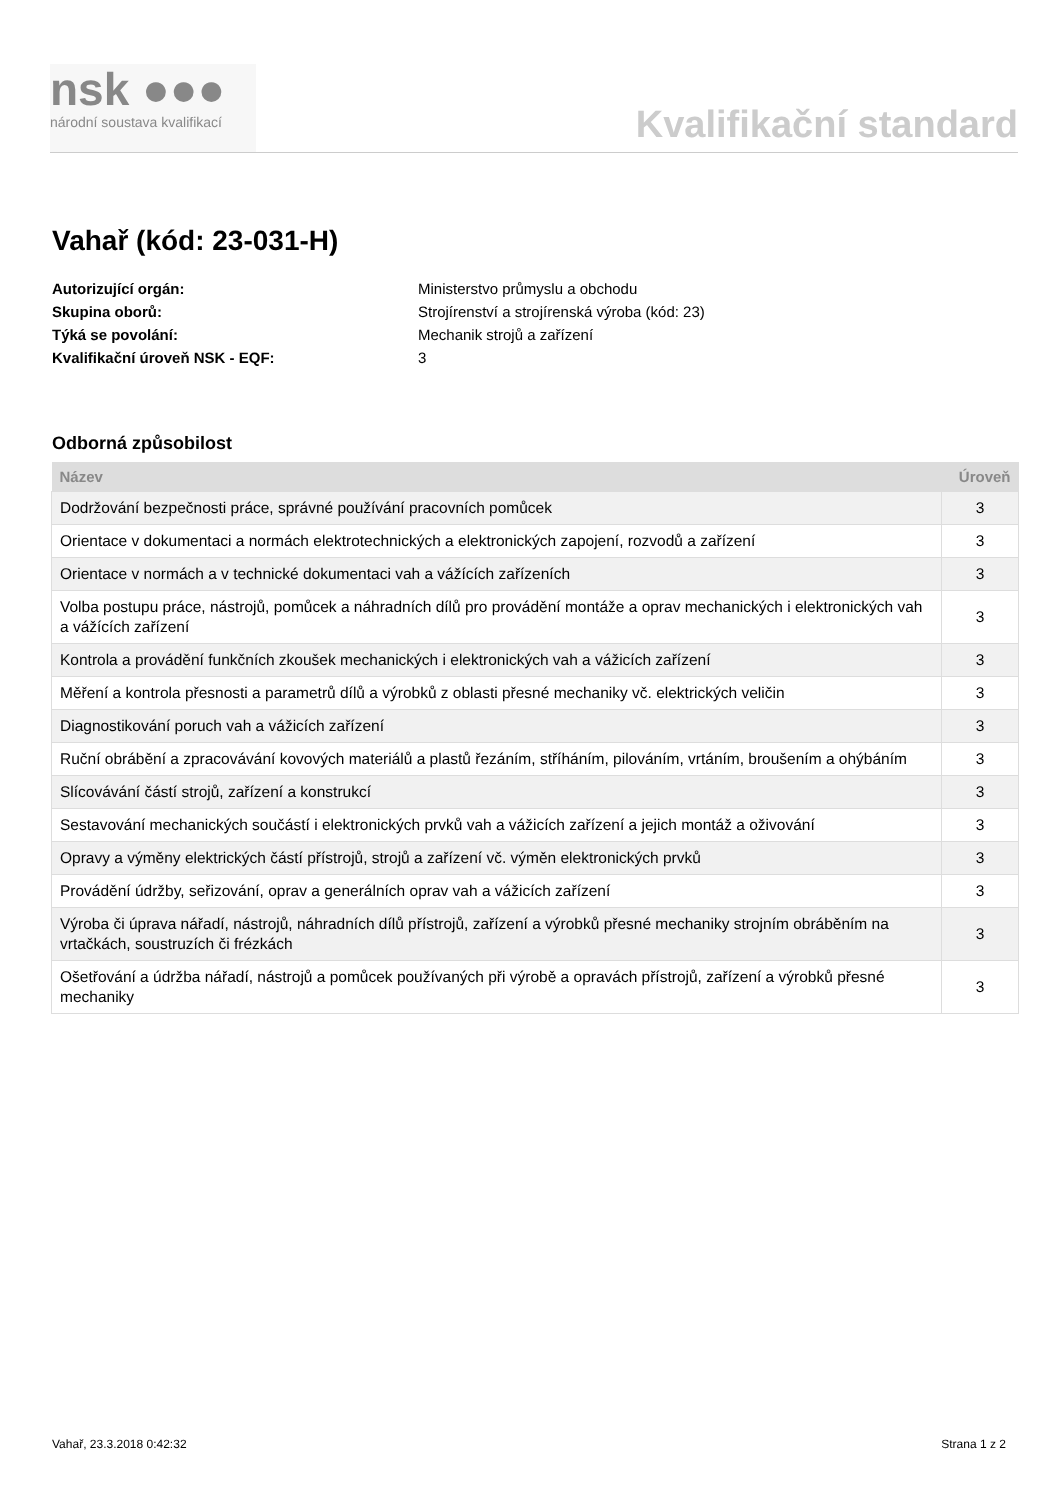nsk ●●●
národní soustava kvalifikací
Kvalifikační standard
Vahař (kód: 23-031-H)
Autorizující orgán: Ministerstvo průmyslu a obchodu Skupina oborů: Strojírenství a strojírenská výroba (kód: 23) Týká se povolání: Mechanik strojů a zařízení Kvalifikační úroveň NSK - EQF: 3
Odborná způsobilost
| Název | Úroveň |
| --- | --- |
| Dodržování bezpečnosti práce, správné používání pracovních pomůcek | 3 |
| Orientace v dokumentaci a normách elektrotechnických a elektronických zapojení, rozvodů a zařízení | 3 |
| Orientace v normách a v technické dokumentaci vah a vážících zařízeních | 3 |
| Volba postupu práce, nástrojů, pomůcek a náhradních dílů pro provádění montáže a oprav mechanických i elektronických vah a vážících zařízení | 3 |
| Kontrola a provádění funkčních zkoušek mechanických i elektronických vah a vážicích zařízení | 3 |
| Měření a kontrola přesnosti a parametrů dílů a výrobků z oblasti přesné mechaniky vč. elektrických veličin | 3 |
| Diagnostikování poruch vah a vážicích zařízení | 3 |
| Ruční obrábění a zpracovávání kovových materiálů a plastů řezáním, stříháním, pilováním, vrtáním, broušením a ohýbáním | 3 |
| Slícovávání částí strojů, zařízení a konstrukcí | 3 |
| Sestavování mechanických součástí i elektronických prvků vah a vážicích zařízení a jejich montáž a oživování | 3 |
| Opravy a výměny elektrických částí přístrojů, strojů a zařízení vč. výměn elektronických prvků | 3 |
| Provádění údržby, seřizování, oprav a generálních oprav vah a vážicích zařízení | 3 |
| Výroba či úprava nářadí, nástrojů, náhradních dílů přístrojů, zařízení a výrobků přesné mechaniky strojním obráběním na vrtačkách, soustruzích či frézkách | 3 |
| Ošetřování a údržba nářadí, nástrojů a pomůcek používaných při výrobě a opravách přístrojů, zařízení a výrobků přesné mechaniky | 3 |
Vahař, 23.3.2018 0:42:32 Strana 1 z 2